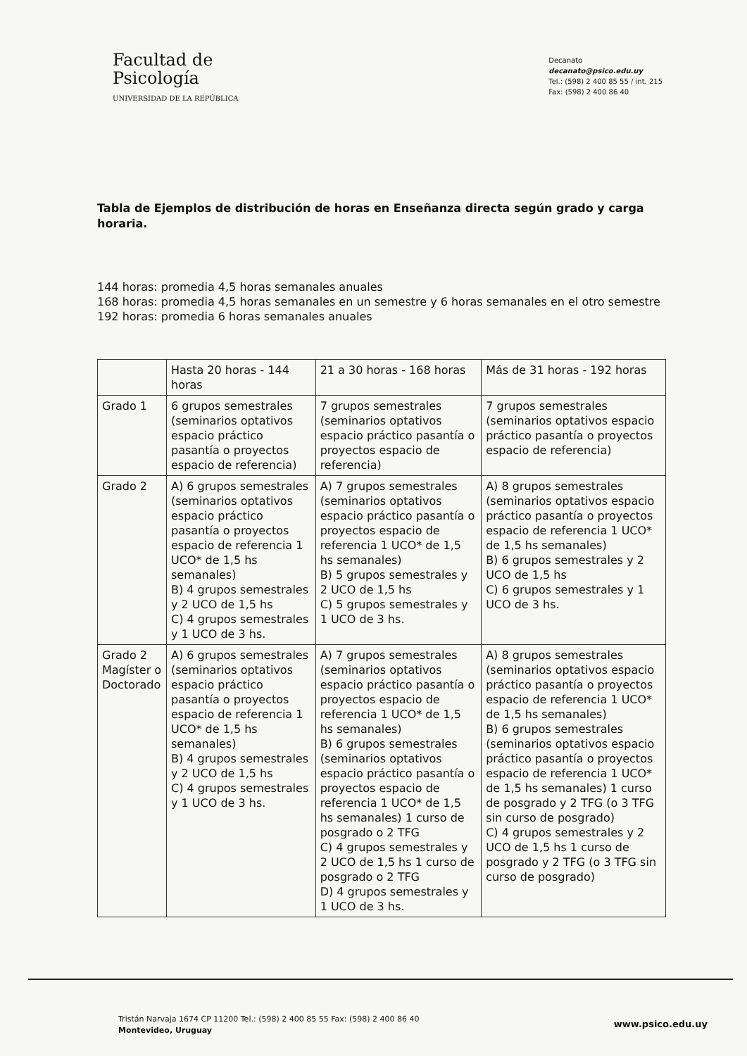Facultad de
Psicología
UNIVERSIDAD DE LA REPÚBLICA
Decanato
decanato@psico.edu.uy
Tel.: (598) 2 400 85 55 / int. 215
Fax: (598) 2 400 86 40
Tabla de Ejemplos de distribución de horas en Enseñanza directa según grado y carga horaria.
144 horas: promedia 4,5 horas semanales anuales
168 horas: promedia 4,5 horas semanales en un semestre y 6 horas semanales en el otro semestre
192 horas: promedia 6 horas semanales anuales
| | Hasta 20 horas - 144 horas | 21 a 30 horas - 168 horas | Más de 31 horas - 192 horas |
| Grado 1 | 6 grupos semestrales (seminarios optativos espacio práctico pasantía o proyectos espacio de referencia) | 7 grupos semestrales (seminarios optativos espacio práctico pasantía o proyectos espacio de referencia) | 7 grupos semestrales (seminarios optativos espacio práctico pasantía o proyectos espacio de referencia) |
| Grado 2 | A) 6 grupos semestrales (seminarios optativos espacio práctico pasantía o proyectos espacio de referencia 1 UCO* de 1,5 hs semanales) B) 4 grupos semestrales y 2 UCO de 1,5 hs C) 4 grupos semestrales y 1 UCO de 3 hs. | A) 7 grupos semestrales (seminarios optativos espacio práctico pasantía o proyectos espacio de referencia 1 UCO* de 1,5 hs semanales) B) 5 grupos semestrales y 2 UCO de 1,5 hs C) 5 grupos semestrales y 1 UCO de 3 hs. | A) 8 grupos semestrales (seminarios optativos espacio práctico pasantía o proyectos espacio de referencia 1 UCO* de 1,5 hs semanales) B) 6 grupos semestrales y 2 UCO de 1,5 hs C) 6 grupos semestrales y 1 UCO de 3 hs. |
| Grado 2 Magíster o Doctorado | A) 6 grupos semestrales (seminarios optativos espacio práctico pasantía o proyectos espacio de referencia 1 UCO* de 1,5 hs semanales) B) 4 grupos semestrales y 2 UCO de 1,5 hs C) 4 grupos semestrales y 1 UCO de 3 hs. | A) 7 grupos semestrales (seminarios optativos espacio práctico pasantía o proyectos espacio de referencia 1 UCO* de 1,5 hs semanales) B) 6 grupos semestrales (seminarios optativos espacio práctico pasantía o proyectos espacio de referencia 1 UCO* de 1,5 hs semanales) 1 curso de posgrado o 2 TFG C) 4 grupos semestrales y 2 UCO de 1,5 hs 1 curso de posgrado o 2 TFG D) 4 grupos semestrales y 1 UCO de 3 hs. | A) 8 grupos semestrales (seminarios optativos espacio práctico pasantía o proyectos espacio de referencia 1 UCO* de 1,5 hs semanales) B) 6 grupos semestrales (seminarios optativos espacio práctico pasantía o proyectos espacio de referencia 1 UCO* de 1,5 hs semanales) 1 curso de posgrado y 2 TFG (o 3 TFG sin curso de posgrado) C) 4 grupos semestrales y 2 UCO de 1,5 hs 1 curso de posgrado y 2 TFG (o 3 TFG sin curso de posgrado) |
Tristán Narvaja 1674 CP 11200 Tel.: (598) 2 400 85 55 Fax: (598) 2 400 86 40
Montevideo, Uruguay
www.psico.edu.uy